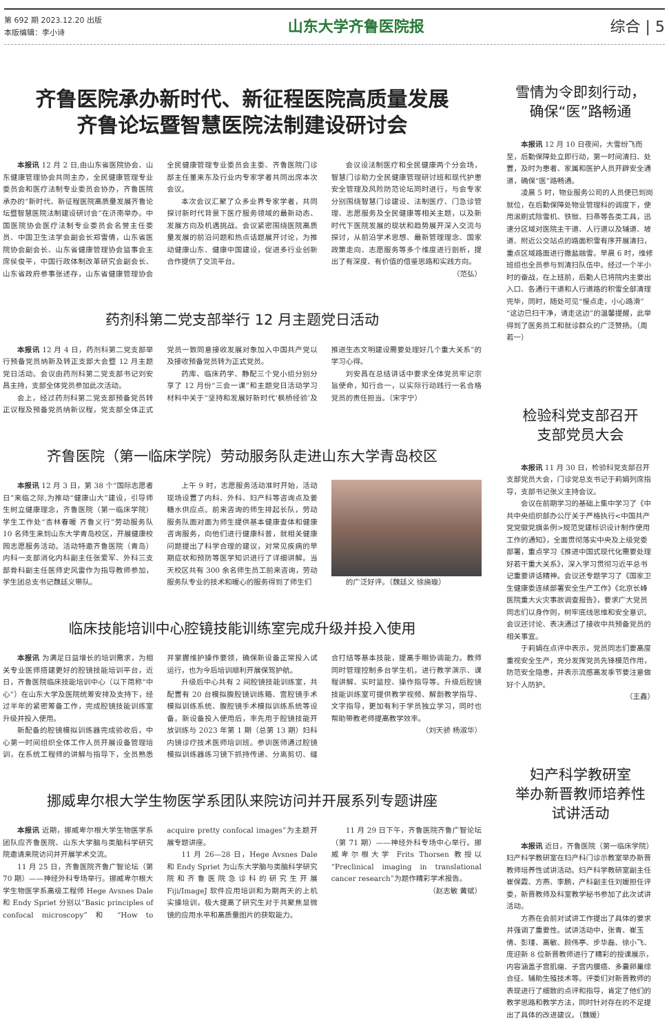第 692 期 2023.12.20 出版
本版编辑：李小诗
山东大学齐鲁医院报 综合 | 5
齐鲁医院承办新时代、新征程医院高质量发展
齐鲁论坛暨智慧医院法制建设研讨会
本报讯 12 月 2 日,由山东省医院协会、山东健康管理协会共同主办，全民健康管理专业委员会和医疗法制专业委员会协办，齐鲁医院承办的“新时代、新征程医院高质量发展齐鲁论坛暨智慧医院法制建设研讨会”在济南举办。中国医院协会医疗法制专业委员会名誉主任委员、中国卫生法学会副会长郑雪倩，山东省医院协会副会长、山东省健康管理协会监事会主席侯俊平，中国行政体制改革研究会副会长、山东省政府参事张述存，山东省健康管理协会全民健康管理专业委员会主委、齐鲁医院门诊部主任董来东及行业内专家学者共同出席本次会议。
本次会议汇聚了众多业界专家学者，共同探讨新时代背景下医疗服务领域的最新动态、发展方向及机遇挑战。会议紧密围绕医院高质量发展的前沿问题和热点话题展开讨论，为推动健康山东、健康中国建设，促进多行业创新合作提供了交流平台。
会议设法制医疗和全民健康两个分会场，智慧门诊助力全民健康管理研讨班和现代护患安全管理及风险防范论坛同时进行，与会专家分别围绕智慧门诊建设、法制医疗、门急诊管理、志愿服务及全民健康等相关主题，以及新时代下医院发展的现状和趋势展开深入交流与探讨，从前沿学术思想、最新管理理念、国家政策走向、志愿服务等多个维度进行剖析，提出了有深度、有价值的借鉴思路和实践方向。
（范弘）
药剂科第二党支部举行 12 月主题党日活动
本报讯 12 月 4 日，药剂科第二党支部举行预备党员纳新及转正支部大会暨 12 月主题党日活动。会议由药剂科第二党支部书记刘安昌主持，支部全体党员参加此次活动。
会上，经过药剂科第二党支部预备党员转正议程及预备党员纳新议程，党支部全体正式党员一致同意接收发展对象加入中国共产党以及接收预备党员转为正式党员。
药库、临床药学、静配三个党小组分别分享了 12 月份“三会一课”和主题党日活动学习材料中关于“坚持和发展好新时代‘枫桥经验’及推进生态文明建设需要处理好几个重大关系”的学习心得。
刘安昌在总结讲话中要求全体党员牢记宗旨使命，知行合一，以实际行动践行一名合格党员的责任担当。（宋宇宁）
齐鲁医院（第一临床学院）劳动服务队走进山东大学青岛校区
本报讯 12 月 3 日，第 38 个“国际志愿者日”来临之际,为推动“健康山大”建设，引导师生树立健康理念，齐鲁医院（第一临床学院）学生工作处“杏林春暖 齐鲁义行”劳动服务队 10 名师生来到山东大学青岛校区，开展健康校园志愿服务活动。活动特邀齐鲁医院（青岛）内科一支部消化内科副主任张爱军、外科三支部骨科副主任医师史风雷作为指导教师参加，学生团总支书记魏廷义带队。
上午 9 时，志愿服务活动准时开始，活动现场设置了内科、外科、妇产科等咨询点及姜糖水供应点。前来咨询的师生排起长队，劳动服务队面对面为师生提供基本健康查体和健康咨询服务，向他们进行健康科普，就相关健康问题提出了科学合理的建议，对常见疾病的早期症状和预防等医学知识进行了详细讲解。当天校区共有 300 余名师生员工前来咨询，劳动服务队专业的技术和暖心的服务得到了师生们
的广泛好评。（魏廷义 徐旖璇）
临床技能培训中心腔镜技能训练室完成升级并投入使用
本报讯 为满足日益增长的培训需求，为相关专业医师搭建更好的腔镜技能培训平台，近日，齐鲁医院临床技能培训中心（以下简称“中心”）在山东大学及医院统筹安排及支持下，经过半年的紧密筹备工作，完成腔镜技能训练室升级并投入使用。
新配备的腔镜模拟训练器完成验收后，中心第一时间组织全体工作人员开展设备管理培训，在系统工程师的讲解与指导下，全员熟悉并掌握维护操作要领，确保新设备正常投入试运行，也为今后培训顺利开展保驾护航。
升级后中心共有 2 间腔镜技能训练室，共配置有 20 台模拟腹腔镜训练箱、宫腔镜手术模拟训练系统、腹腔镜手术模拟训练系统等设备。新设备投入使用后，率先用于腔镜技能开放训练与 2023 年第 1 期（总第 13 期）妇科内镜诊疗技术医师培训班。参训医师通过腔镜模拟训练器练习镜下抓持传递、分离剪切、缝合打结等基本技能，提高手眼协调能力。教师同时管理控制多台学生机，进行教学演示、课程讲解、实时监控、操作指导等。升级后腔镜技能训练室可提供教学视频、解剖教学指导、文字指导，更加有利于学员独立学习，同时也帮助带教老师提高教学效率。
（刘天骄 杨淑华）
挪威卑尔根大学生物医学系团队来院访问并开展系列专题讲座
本报讯 近期，挪威卑尔根大学生物医学系团队应齐鲁医院、山东大学脑与类脑科学研究院邀请来院访问并开展学术交流。
11 月 25 日，齐鲁医院齐鲁广智论坛（第 70 期）——神经外科专场举行。挪威卑尔根大学生物医学系高级工程师 Hege Avsnes Dale 和 Endy Spriet 分别以“Basic principles of confocal microscopy” 和 “How to acquire pretty confocal images”为主题开展专题讲座。
11 月 26—28 日，Hege Avsnes Dale 和 Endy Spriet 为山东大学脑与类脑科学研究院和齐鲁医院急诊科的研究生开展 Fiji/ImageJ 软件应用培训和为期两天的上机实操培训，极大提高了研究生对于共聚焦显微镜的应用水平和高质量图片的获取能力。
11 月 29 日下午，齐鲁医院齐鲁广智论坛（第 71 期）——神经外科专场中心举行。挪威卑尔根大学 Frits Thorsen 教授以“Preclinical imaging in translational cancer research”为题作精彩学术报告。
（赵志敏 黄斌）
雪情为令即刻行动，
确保“医”路畅通
本报讯 12 月 10 日夜间，大雪纷飞而至，后勤保障处立即行动，第一时间清扫、处置，及时为患者、家属和医护人员开辟安全通道，确保“医”路畅通。
凌晨 5 时，物业服务公司的人员便已到岗就位，在后勤保障处物业管理科的调度下，使用滚刷式除雪机、铁锨、扫帚等各类工具，迅速分区域对医院主干道、人行道以及辅道、坡道、附近公交站点的路面积雪有序开展清扫，重点区域路面进行撒盐融雪。早晨 6 时，维修班组也全员参与到清扫队伍中。经过一个半小时的奋战，在上班前，后勤人已将院内主要出入口、各通行干道和人行道路的积雪全部清理完毕，同时，随处可见“慢点走，小心路滑”“这边已扫干净，请走这边”的温馨提醒，此举得到了医务员工和就诊群众的广泛赞扬。（周若一）
检验科党支部召开
支部党员大会
本报讯 11 月 30 日，检验科党支部召开支部党员大会，门诊党总支书记于莉娟列席指导，支部书记张义主持会议。
会议在前期学习的基础上集中学习了《中共中央组织部办公厅关于严格执行<中国共产党党徽党旗条例>规范党建标识设计制作使用工作的通知》，全面贯彻落实中央及上级党委部署，重点学习《推进中国式现代化需要处理好若干重大关系》，深入学习贯彻习近平总书记重要讲话精神。会议还专题学习了《国家卫生健康委连续部署安全生产工作》《北京长峰医院重大火灾事故调查报告》，要求广大党员同志们以身作则，树牢底线思维和安全意识。会议还讨论、表决通过了接收中共预备党员的相关事宜。
于莉娟在点评中表示，党员同志们要高度重视安全生产，充分发挥党员先锋模范作用，防范安全隐患，并表示流感高发季节要注意做好个人防护。
（王鑫）
妇产科学教研室
举办新晋教师培养性
试讲活动
本报讯 近日，齐鲁医院（第一临床学院）妇产科学教研室在妇产科门诊示教室举办新晋教师培养性试讲活动。妇产科学教研室副主任崔保霞、方燕、李鹏，产科副主任刘媛担任评委，新晋教师及科室教学秘书参加了此次试讲活动。
方燕在会前对试讲工作提出了具体的要求并强调了重要性。试讲活动中，张青、崔玉倩、彭瑾、高敏、顾伟亭、步华磊、徐小飞、庞迎新 8 位新晋教师进行了精彩的授课展示，内容涵盖子宫肌瘤、子宫内膜癌、多囊卵巢综合征、辅助生殖技术等。评委们对新晋教师的表现进行了细致的点评和指导，肯定了他们的教学思路和教学方法，同时针对存在的不足提出了具体的改进建议。（魏媛）